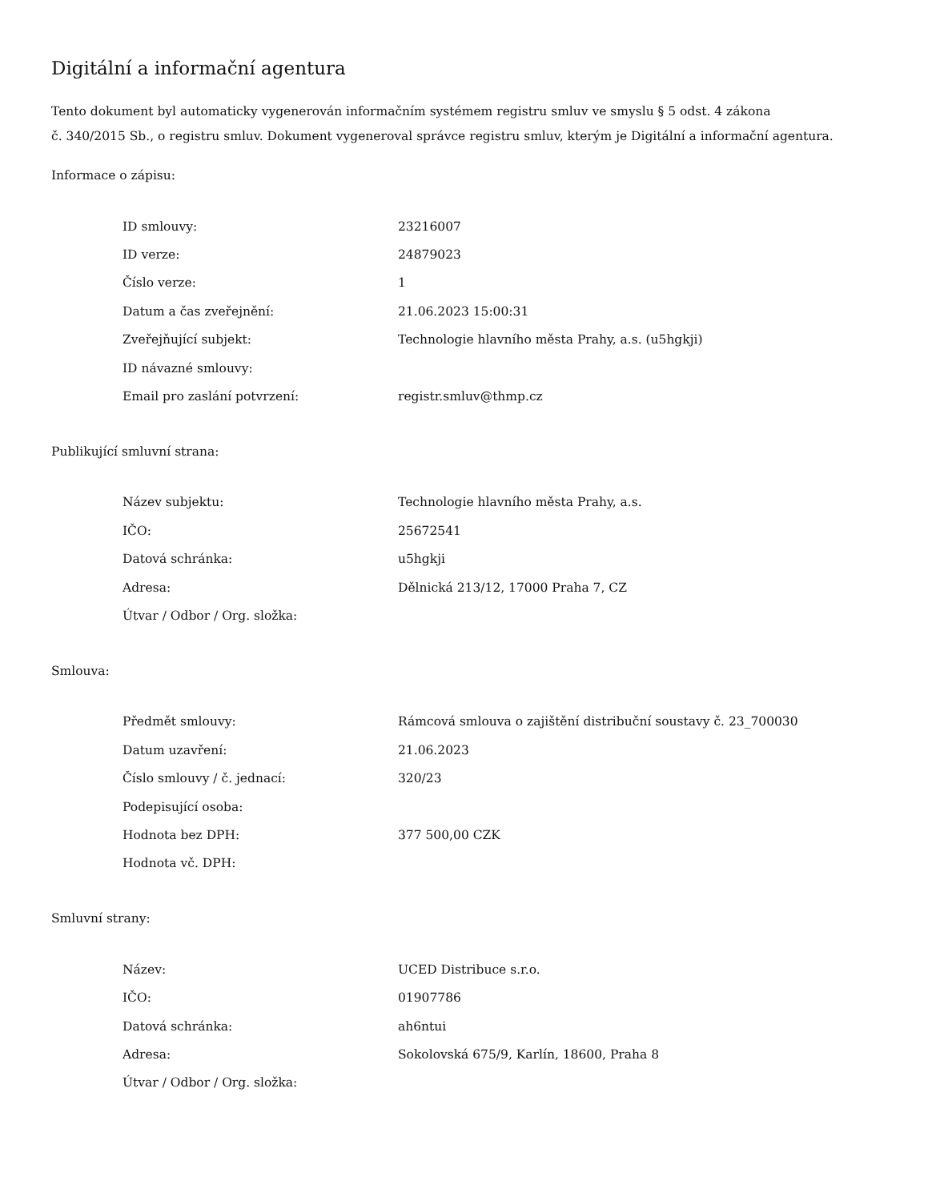Digitální a informační agentura
Tento dokument byl automaticky vygenerován informačním systémem registru smluv ve smyslu § 5 odst. 4 zákona
č. 340/2015 Sb., o registru smluv. Dokument vygeneroval správce registru smluv, kterým je Digitální a informační agentura.
Informace o zápisu:
| ID smlouvy: | 23216007 |
| ID verze: | 24879023 |
| Číslo verze: | 1 |
| Datum a čas zveřejnění: | 21.06.2023 15:00:31 |
| Zveřejňující subjekt: | Technologie hlavního města Prahy, a.s. (u5hgkji) |
| ID návazné smlouvy: | |
| Email pro zaslání potvrzení: | registr.smluv@thmp.cz |
Publikující smluvní strana:
| Název subjektu: | Technologie hlavního města Prahy, a.s. |
| IČO: | 25672541 |
| Datová schránka: | u5hgkji |
| Adresa: | Dělnická 213/12, 17000 Praha 7, CZ |
| Útvar / Odbor / Org. složka: | |
Smlouva:
| Předmět smlouvy: | Rámcová smlouva o zajištění distribuční soustavy č. 23_700030 |
| Datum uzavření: | 21.06.2023 |
| Číslo smlouvy / č. jednací: | 320/23 |
| Podepisující osoba: | |
| Hodnota bez DPH: | 377 500,00 CZK |
| Hodnota vč. DPH: | |
Smluvní strany:
| Název: | UCED Distribuce s.r.o. |
| IČO: | 01907786 |
| Datová schránka: | ah6ntui |
| Adresa: | Sokolovská 675/9, Karlín, 18600, Praha 8 |
| Útvar / Odbor / Org. složka: | |